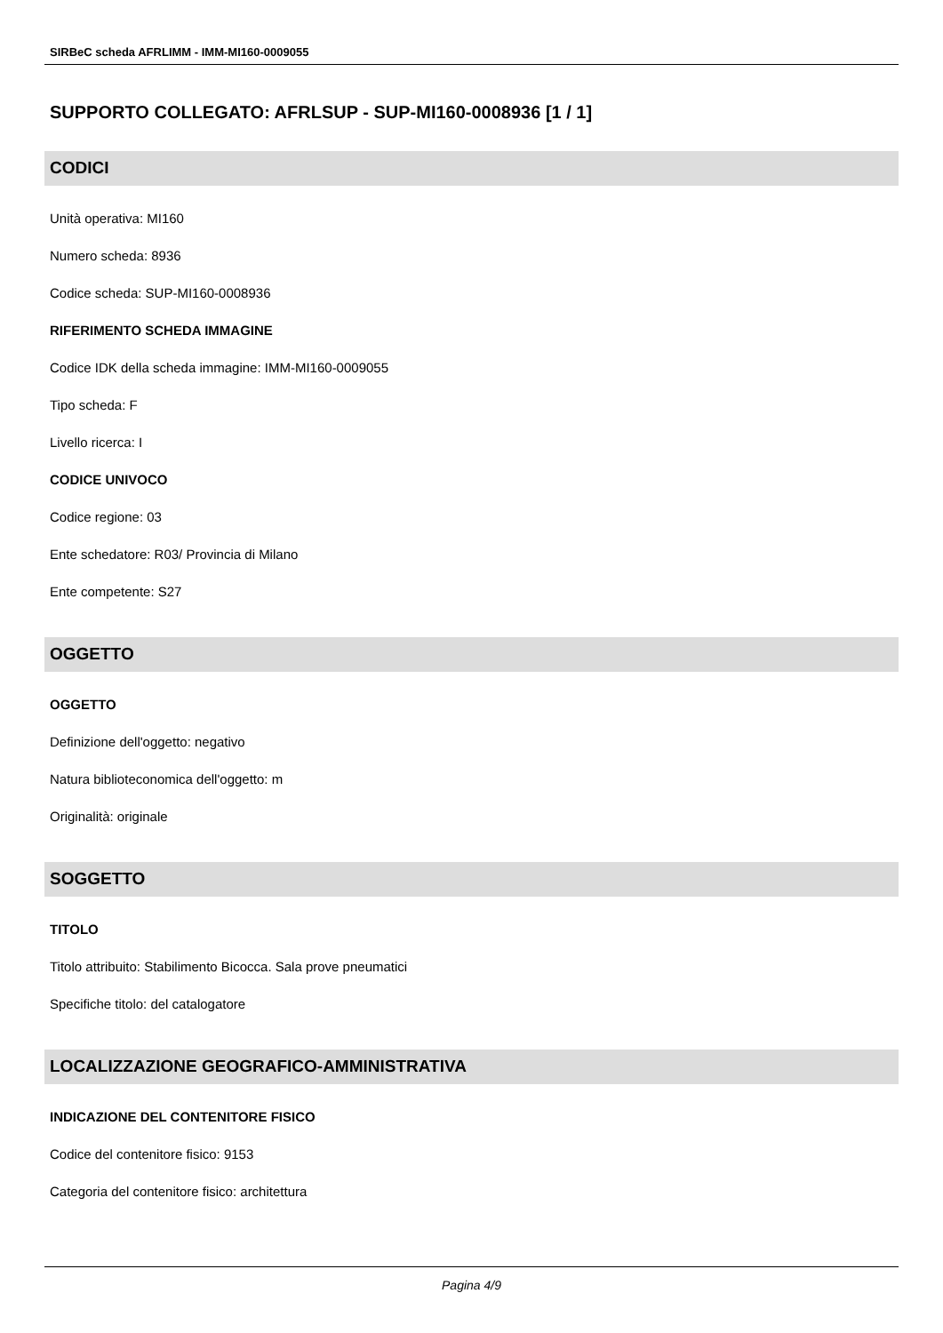SIRBeC scheda AFRLIMM - IMM-MI160-0009055
SUPPORTO COLLEGATO: AFRLSUP - SUP-MI160-0008936 [1 / 1]
CODICI
Unità operativa: MI160
Numero scheda: 8936
Codice scheda: SUP-MI160-0008936
RIFERIMENTO SCHEDA IMMAGINE
Codice IDK della scheda immagine: IMM-MI160-0009055
Tipo scheda: F
Livello ricerca: I
CODICE UNIVOCO
Codice regione: 03
Ente schedatore: R03/ Provincia di Milano
Ente competente: S27
OGGETTO
OGGETTO
Definizione dell'oggetto: negativo
Natura biblioteconomica dell'oggetto: m
Originalità: originale
SOGGETTO
TITOLO
Titolo attribuito: Stabilimento Bicocca. Sala prove pneumatici
Specifiche titolo: del catalogatore
LOCALIZZAZIONE GEOGRAFICO-AMMINISTRATIVA
INDICAZIONE DEL CONTENITORE FISICO
Codice del contenitore fisico: 9153
Categoria del contenitore fisico: architettura
Pagina 4/9